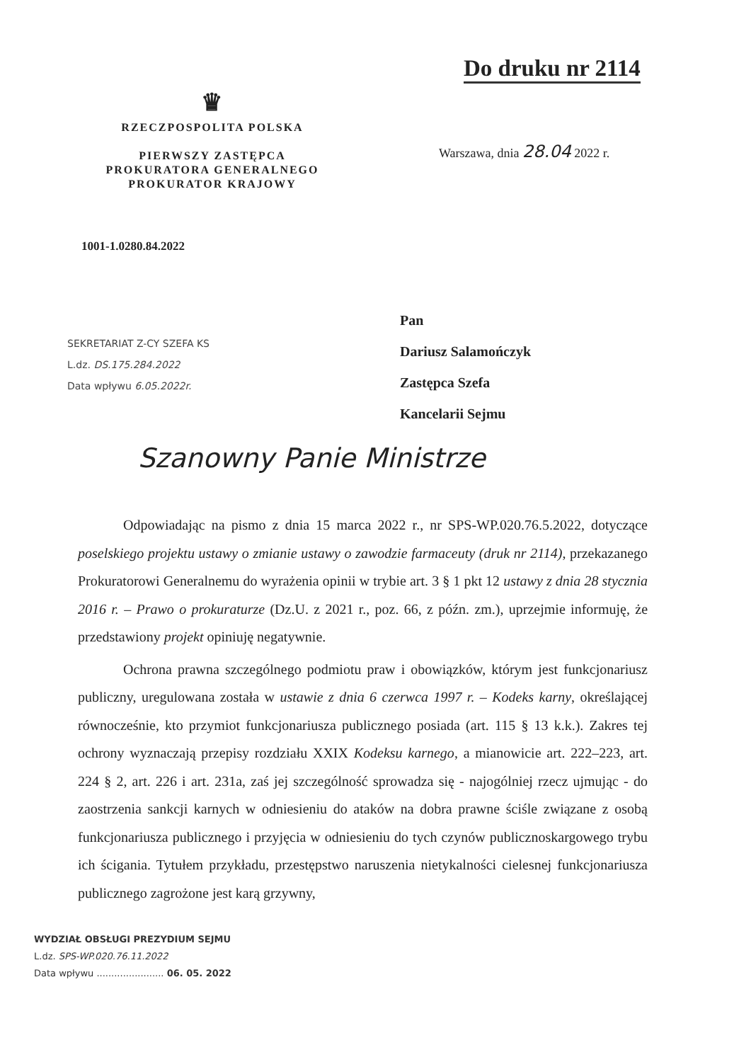Do druku nr 2114
♛
RZECZPOSPOLITA POLSKA
PIERWSZY ZASTĘPCA
PROKURATORA GENERALNEGO
PROKURATOR KRAJOWY
Warszawa, dnia 28.04 2022 r.
1001-1.0280.84.2022
SEKRETARIAT Z-CY SZEFA KS
L.dz. DS.175.284.2022
Data wpływu 6.05.2022r.
Pan
Dariusz Salamończyk
Zastępca Szefa
Kancelarii Sejmu
Szanowny Panie Ministrze
Odpowiadając na pismo z dnia 15 marca 2022 r., nr SPS-WP.020.76.5.2022, dotyczące poselskiego projektu ustawy o zmianie ustawy o zawodzie farmaceuty (druk nr 2114), przekazanego Prokuratorowi Generalnemu do wyrażenia opinii w trybie art. 3 § 1 pkt 12 ustawy z dnia 28 stycznia 2016 r. – Prawo o prokuraturze (Dz.U. z 2021 r., poz. 66, z późn. zm.), uprzejmie informuję, że przedstawiony projekt opiniuję negatywnie.
Ochrona prawna szczególnego podmiotu praw i obowiązków, którym jest funkcjonariusz publiczny, uregulowana została w ustawie z dnia 6 czerwca 1997 r. – Kodeks karny, określającej równocześnie, kto przymiot funkcjonariusza publicznego posiada (art. 115 § 13 k.k.). Zakres tej ochrony wyznaczają przepisy rozdziału XXIX Kodeksu karnego, a mianowicie art. 222–223, art. 224 § 2, art. 226 i art. 231a, zaś jej szczególność sprowadza się - najogólniej rzecz ujmując - do zaostrzenia sankcji karnych w odniesieniu do ataków na dobra prawne ściśle związane z osobą funkcjonariusza publicznego i przyjęcia w odniesieniu do tych czynów publicznoskargowego trybu ich ścigania. Tytułem przykładu, przestępstwo naruszenia nietykalności cielesnej funkcjonariusza publicznego zagrożone jest karą grzywny,
WYDZIAŁ OBSŁUGI PREZYDIUM SEJMU
L.dz. SPS-WP.020.76.11.2022
Data wpływu ....................... 06. 05. 2022